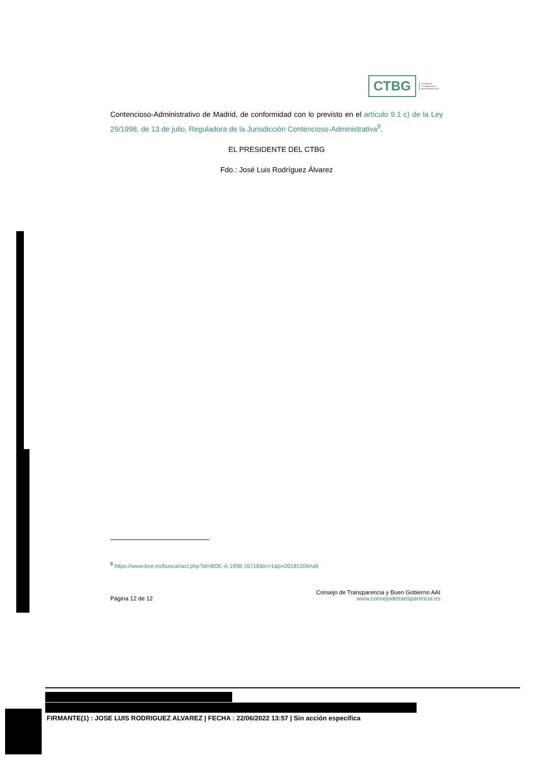CTBG
Consejo de
Transparencia y
Buen Gobierno AAI
Contencioso-Administrativo de Madrid, de conformidad con lo previsto en el artículo 9.1 c) de la Ley 29/1998, de 13 de julio, Reguladora de la Jurisdicción Contencioso-Administrativa<sup>9</sup>.
EL PRESIDENTE DEL CTBG
Fdo.: José Luis Rodríguez Álvarez
<sup>9</sup> https://www.boe.es/buscar/act.php?id=BOE-A-1998-16718&tn=1&p=20181206#a9
Página 12 de 12
Consejo de Transparencia y Buen Gobierno AAI
www.consejodetransparencia es
FIRMANTE(1) : JOSE LUIS RODRIGUEZ ALVAREZ | FECHA : 22/06/2022 13:57 | Sin acción específica